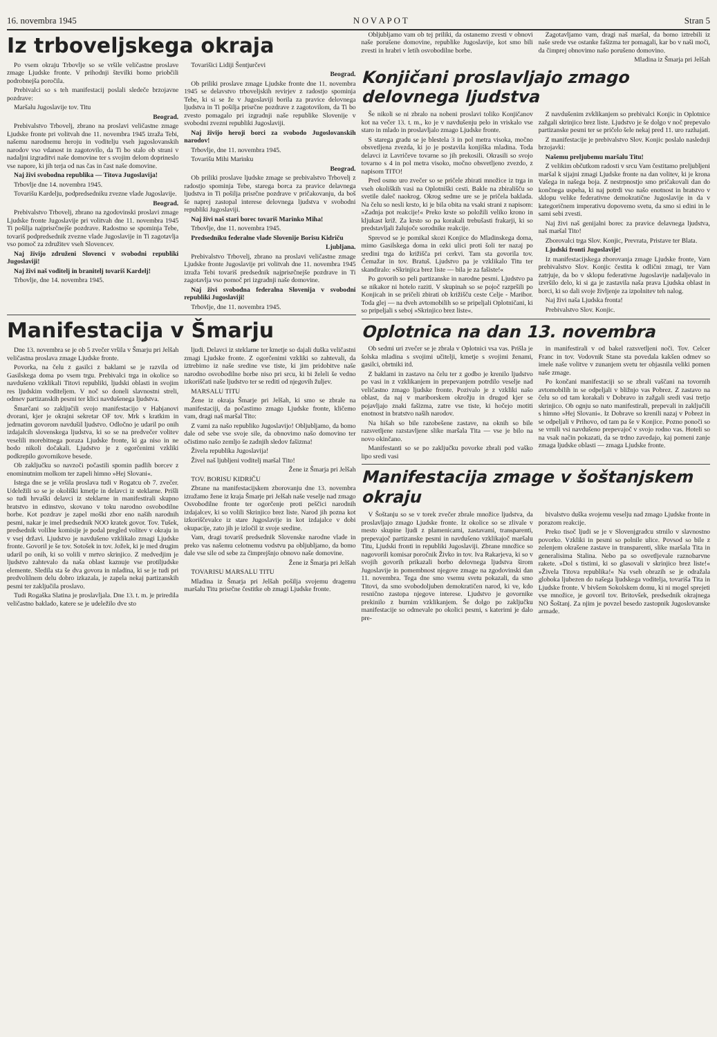16. novembra 1945 N O V A P O T Stran 5
Iz trboveljskega okraja
Po vsem okraju Trbovlje so se vršile veličastne proslave zmage Ljudske fronte. V prihodnji številki bomo priobčili podrobnejša poročila.
Prebivalci so s teh manifestacij poslali sledeče brzojavne pozdrave:
Maršalu Jugoslavije tov. Titu
Beograd.
Prebivalstvo Trbovelj, zbrano na proslavi veličastne zmage Ljudske fronte pri volitvah dne 11. novembra 1945 izraža Tebi, našemu narodnemu heroju in voditelju vseh jugoslovanskih narodov vso vdanost in zagotovilo, da Ti bo stalo ob strani v nadaljni izgraditvi naše domovine ter s svojim delom doprineslo vse napore, ki jih terja od nas čas in čast naše domovine.
Naj živi svobodna republika — Titova Jugoslavija!
Trbovlje dne 14. novembra 1945.
Tovarišu Kardelju, podpredsedniku zvezne vlade Jugoslavije.
Beograd.
Prebivalstvo Trbovelj, zbrano na zgodovinski proslavi zmage Ljudske fronte Jugoslavije pri volitvah dne 11. novembra 1945 Ti pošilja najprisrčnejše pozdrave. Radostno se spominja Tebe, tovariš podpredsednik zvezne vlade Jugoslavije in Ti zagotavlja vso pomoč za združitev vseh Slovencev.
Naj živijo združeni Slovenci v svobodni republiki Jugoslaviji!
Naj živi naš voditelj in branitelj tovariš Kardelj!
Trbovlje, dne 14. novembra 1945.
Tovarišici Lidiji Šentjurčevi
Beograd.
Ob priliki proslave zmage Ljudske fronte dne 11. novembra 1945 se delavstvo trboveljskih revirjev z radostjo spominja Tebe, ki si se že v Jugoslaviji borila za pravice delovnega ljudstva in Ti pošilja prisrčne pozdrave z zagotovilom, da Ti bo zvesto pomagalo pri izgradnji naše republike Slovenije v svobodni zvezni republiki Jugoslaviji.
Naj živijo heroji borci za svobodo Jugoslovanskih narodov!
Trbovlje, dne 11. novembra 1945.
Tovarišu Mihi Marinku
Beograd.
Ob priliki proslave ljudske zmage se prebivalstvo Trbovelj z radostjo spominja Tebe, starega borca za pravice delavnega ljudstva in Ti pošilja prisrčne pozdrave v pričakovanju, da boš še naprej zastopal interese delovnega ljudstva v svobodni republiki Jugoslaviji.
Naj živi naš stari borec tovariš Marinko Miha!
Trbovlje, dne 11. novembra 1945.
Predsedniku federalne vlade Slovenije Borisu Kidriču
Ljubljana.
Prebivalstvo Trbovelj, zbrano na proslavi veličastne zmage Ljudske fronte Jugoslavije pri volitvah dne 11. novembra 1945 izraža Tebi tovariš predsednik najprisrčnejše pozdrave in Ti zagotavlja vso pomoč pri izgradnji naše domovine.
Naj živi svobodna federalna Slovenija v svobodni republiki Jugoslaviji!
Trbovlje, dne 11. novembra 1945.
Manifestacija v Šmarju
Dne 13. novembra se je ob 5 zvečer vršila v Šmarju pri Jelšah veličastna proslava zmage Ljudske fronte.
Povorka, na čelu z gasilci z baklami se je razvila od Gasilskega doma po vsem trgu. Prebivalci trga in okolice so navdušeno vzklikali Titovi republiki, ljudski oblasti in svojim res ljudskim voditeljem. V noč so doneli slavnostni streli, odmev partizanskih pesmi ter klici navdušenega ljudstva.
Šmarčani so zaključili svojo manifestacijo v Habjanovi dvorani, kjer je okrajni sekretar OF tov. Mrk s kratkim in jedrnatim govorom navdušil ljudstvo. Odločno je udaril po onih izdajalcih slovenskega ljudstva, ki so se na predvečer volitev veselili morebitnega poraza Ljudske fronte, ki ga niso in ne bodo nikoli dočakali. Ljudstvo je z ogorčenimi vzkliki podkrepilo govornikove besede.
Ob zaključku so navzoči počastili spomin padlih borcev z enominutnim molkom ter zapeli himno »Hej Slovani«.
Istega dne se je vršila proslava tudi v Rogatcu ob 7. zvečer. Udeležili so se je okoliški kmetje in delavci iz steklarne. Prišli so tudi hrvaški delavci iz steklarne in manifestirali skupno bratstvo in edinstvo, skovano v toku narodno osvobodilne borbe. Kot pozdrav je zapel moški zbor eno naših narodnih pesmi, nakar je imel predsednik NOO kratek govor. Tov. Tušek, predsednik volilne komisije je podal pregled volitev v okraju in v vsej državi. Ljudstvo je navdušeno vzklikalo zmagi Ljudske fronte. Govoril je še tov. Sotošek in tov. Jožek, ki je med drugim udaril po onih, ki so volili v mrtvo skrinjico. Z medvedjim je ljudstvo zahtevalo da naša oblast kaznuje vse protiljudske elemente. Sledila sta še dva govora in mladina, ki se je tudi pri predvolilnem delu dobro izkazala, je zapela nekaj partizanskih pesmi ter zaključila proslavo.
Tudi Rogaška Slatina je proslavljala. Dne 13. t. m. je priredila veličastno baklado, katere se je udeležilo dve sto
ljudi. Delavci iz steklarne ter kmetje so dajali duška veličastni zmagi Ljudske fronte. Z ogorčenimi vzkliki so zahtevali, da iztrebimo iz naše sredine vse tiste, ki jim pridobitve naše narodno osvobodilne borbe niso pri srcu, ki bi želeli še vedno izkoriščati naše ljudstvo ter se rediti od njegovih žuljev.
MARSALU TITU
Žene iz okraja Šmarje pri Jelšah, ki smo se zbrale na manifestaciji, da počastimo zmago Ljudske fronte, kličemo vam, dragi naš maršal Tito:
Z vami za našo republiko Jugoslavijo! Obljubljamo, da bomo dale od sebe vse svoje sile, da obnovimo našo domovino ter očistimo našo zemljo še zadnjih sledov fašizma!
Živela republika Jugoslavija!
Živel naš ljubljeni voditelj maršal Tito!
Žene iz Šmarja pri Jelšah
TOV. BORISU KIDRIČU
Zbrane na manifestacijskem zborovanju dne 13. novembra izražamo žene iz kraja Šmarje pri Jelšah naše veselje nad zmago Osvobodilne fronte ter ogorčenje proti peščici narodnih izdajalcev, ki so volili Skrinjico brez liste. Narod jih pozna kot izkoriščevalce iz stare Jugoslavije in kot izdajalce v dobi okupacije, zato jih je izločil iz svoje sredine.
Vam, dragi tovariš predsednik Slovenske narodne vlade in preko vas našemu celotnemu vodstvu pa obljubljamo, da bomo dale vse sile od sebe za čimprejšnjo obnovo naše domovine.
Žene iz Šmarja pri Jelšah
TOVARISU MARSALU TITU
Mladina iz Šmarja pri Jelšah pošilja svojemu dragemu maršalu Titu prisrčne čestitke ob zmagi Ljudske fronte.
Obljubljamo vam ob tej priliki, da ostanemo zvesti v obnovi naše porušene domovine, republike Jugoslavije, kot smo bili zvesti in hrabri v letih osvobodilne borbe.
Zagotavljamo vam, dragi naš maršal, da bomo iztrebili iz naše srede vse ostanke fašizma ter pomagali, kar bo v naši moči, da čimprej obnovimo našo porušeno domovino.
Mladina iz Šmarja pri Jelšah
Konjičani proslavljajo zmago delovnega ljudstva
Še nikoli se ni zbralo na nobeni proslavi toliko Konjičanov kot na večer 13. t. m., ko je v navdušenju pelo in vriskalo vse staro in mlado in proslavljalo zmago Ljudske fronte.
S starega gradu se je blestela 3 in pol metra visoka, močno obsvetljena zvezda, ki jo je postavila konjiška mladina. Toda delavci iz Lavričeve tovarne so jih prekosili. Okrasili so svojo tovarno s 4 in pol metra visoko, močno obsvetljeno zvezdo, z napisom TITO!
Pred osmo uro zvečer so se pričele zbirati množice iz trga in vseh okoliških vasi na Oplotniški cesti. Bakle na zbirališču so svetile daleč naokrog. Okrog sedme ure se je pričela baklada. Na čelu so nesli krsto, ki je bila obita na vsaki strani z napisom: »Zadnja pot reakcije!« Preko krste so položili veliko krono in kljukast križ. Za krsto so pa korakali trebušasti frakarji, ki so predstavljali žalujoče sorodnike reakcije.
Sprevod se je pomikal skozi Konjice do Mladinskega doma, mimo Gasilskega doma in ozki ulici proti šoli ter nazaj po sredini trga do križišča pri cerkvi. Tam sta govorila tov. Čemažar in tov. Bratuš. Ljudstvo pa je vzklikalo Titu ter skandiralo: »Skrinjica brez liste — bila je za fašiste!«
Po govorih so peli partizanske in narodne pesmi. Ljudstvo pa se nikakor ni hotelo raziti. V skupinah so se pojoč razpršili po Konjicah in se pričeli zbirati ob križišču ceste Celje - Maribor. Toda glej — na dveh avtomobilih so se pripeljali Oplotničani, ki so pripeljali s seboj »Skrinjico brez liste«.
Z navdušenim zvklikanjem so prebivalci Konjic in Oplotnice zažgali skrinjico brez liste. Ljudstvo je še dolgo v noč prepevalo partizanske pesmi ter se pričelo šele nekaj pred 11. uro razhajati.
Z manifestacije je prebivalstvo Slov. Konjic poslalo naslednji brzojavki:
Našemu preljubemu maršalu Titu!
Z velikim občutkom radosti v srcu Vam čestitamo preljubljeni maršal k sijajni zmagi Ljudske fronte na dan volitev, ki je krona Vašega in našega boja. Z nestrpnostjo smo pričakovali dan do končnega uspeha, ki naj potrdi vso našo enotnost in bratstvo v sklopu velike federativne demokratične Jugoslavije in da v kategoričnem imperativu dopovemo svetu, da smo si edini in le sami sebi zvesti.
Naj živi naš genijalni borec za pravice delavnega ljudstva, naš maršal Tito!
Zborovalci trga Slov. Konjic, Prevrata, Pristave ter Blata.
Ljudski fronti Jugoslavije!
Iz manifestacijskega zborovanja zmage Ljudske fronte, Vam prebivalstvo Slov. Konjic čestita k odlični zmagi, ter Vam zatrjuje, da bo v sklopu federativne Jugoslavije nadaljevalo in izvršilo delo, ki si ga je zastavila naša prava Ljudska oblast in borci, ki so dali svoje življenje za izpolnitev teh nalog.
Naj živi naša Ljudska fronta!
Prebivalstvo Slov. Konjic.
Oplotnica na dan 13. novembra
Ob sedmi uri zvečer se je zbrala v Oplotnici vsa vas. Prišla je šolska mladina s svojimi učitelji, kmetje s svojimi ženami, gasilci, obrtniki itd.
Z baklami in zastavo na čelu ter z godbo je krenilo ljudstvo po vasi in z vzklikanjem in prepevanjem potrdilo veselje nad veličastno zmago ljudske fronte. Pozivalo je z vzkliki našo oblast, da naj v mariborskem okrožju in drugod kjer se pojavljajo znaki fašizma, zatre vse tiste, ki hočejo motiti enotnost in bratstvo naših narodov.
Na hišah so bile razobešene zastave, na oknih so bile razsvetljene razstavljene slike maršala Tita — vse je bilo na novo okinčano.
Manifestanti so se po zaključku povorke zbrali pod vaško lipo sredi vasi
in manifestirali v od bakel razsvetljeni noči. Tov. Celcer Franc in tov. Vodovnik Stane sta povedala kakšen odmev so imele naše volitve v zunanjem svetu ter objasnila veliki pomen naše zmage.
Po končani manifestaciji so se zbrali vaščani na tovornih avtomobilih in se odpeljali v bližnjo vas Pobrez. Z zastavo na čelu so od tam korakali v Dobravo in zažgali sredi vasi tretjo skrinjico. Ob ognju so nato manifestirali, prepevali in zaključili s himno »Hej Slovani«. Iz Dobrave so krenili nazaj v Pobrez in se odpeljali v Prihovo, od tam pa še v Konjice. Pozno ponoči so se vrnili vsi navdušeno prepevajoč v svojo rodno vas. Hoteli so na vsak način pokazati, da se trdno zavedajo, kaj pomeni zanje zmaga ljudske oblasti — zmaga Ljudske fronte.
Manifestacija zmage v šoštanjskem okraju
V Šoštanju so se v torek zvečer zbrale množice ljudstva, da proslavljajo zmago Ljudske fronte. Iz okolice so se zlivale v mesto skupine ljudi z plamenicami, zastavami, transparenti, prepevajoč partizanske pesmi in navdušeno vzklikajoč maršalu Titu, Ljudski fronti in republiki Jugoslaviji. Zbrane množice so nagovorili komisar poročnik Živko in tov. Iva Rakarjeva, ki so v svojih govorih prikazali borbo delovnega ljudstva širom Jugoslavije in pomembnost njegove zmage na zgodovinski dan 11. novembra. Tega dne smo vsemu svetu pokazali, da smo Titovi, da smo svobodoljuben demokratičen narod, ki ve, kdo resnično zastopa njegove interese. Ljudstvo je govornike prekinilo z burnim vzklikanjem. Še dolgo po zaključku manifestacije so odmevale po okolici pesmi, s katerimi je dalo pre-
bivalstvo duška svojemu veselju nad zmago Ljudske fronte in porazom reakcije.
Preko tisoč ljudi se je v Slovenjgradcu strnilo v slavnostno povorko. Vzkliki in pesmi so polnile ulice. Povsod so bile z zelenjem okrašene zastave in transparenti, slike maršala Tita in generalisima Stalina. Nebo pa so osvetljevale raznobarvne rakete. »Dol s tistimi, ki so glasovali v skrinjico brez liste!« »Živela Titova republika!« Na vseh obrazih se je odražala globoka ljubezen do našega ljudskega voditelja, tovariša Tita in Ljudske fronte. V bivšem Sokolskem domu, ki ni mogel sprejeti vse množice, je govoril tov. Britovšek, predsednik okrajnega NO Šoštanj. Za njim je povzel besedo zastopnik Jugoslovanske armade.